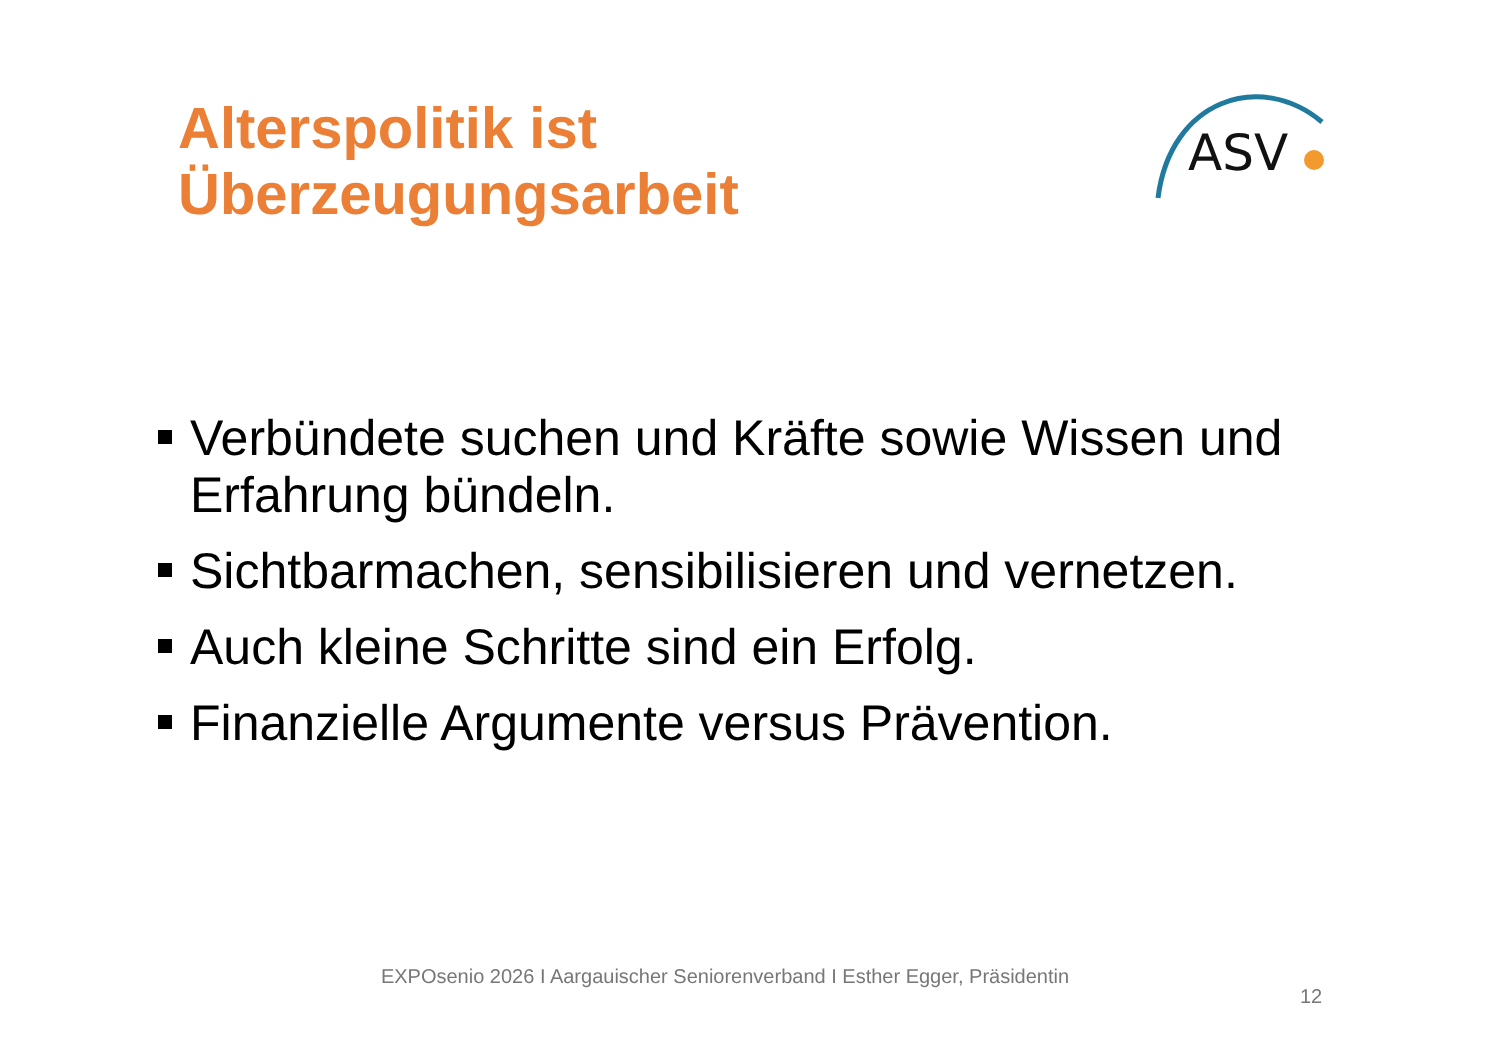Alterspolitik ist
Überzeugungsarbeit
ASV
Verbündete suchen und Kräfte sowie Wissen und Erfahrung bündeln.
Sichtbarmachen, sensibilisieren und vernetzen.
Auch kleine Schritte sind ein Erfolg.
Finanzielle Argumente versus Prävention.
EXPOsenio 2026 I Aargauischer Seniorenverband I Esther Egger, Präsidentin
12